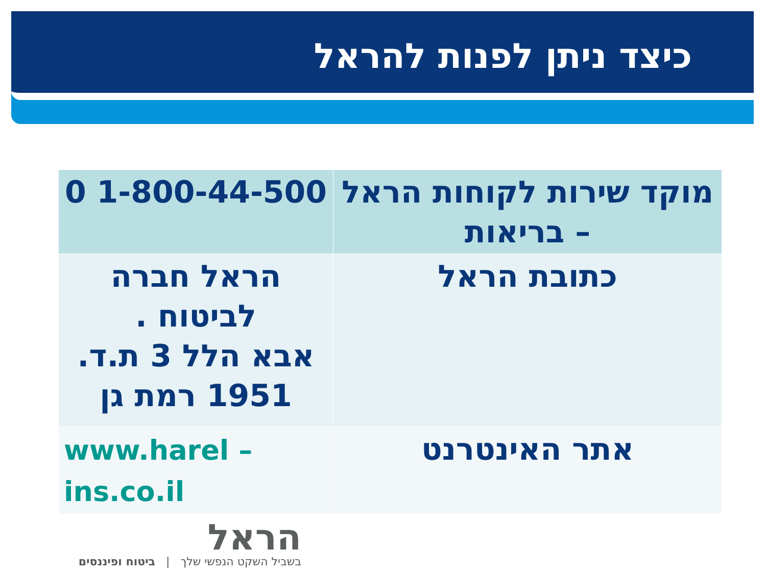כיצד ניתן לפנות להראל
| מוקד שירות לקוחות הראל – בריאות | 1-800-44-500 0 |
| כתובת הראל | הראל חברה לביטוח . אבא הלל 3 ת.ד. 1951 רמת גן |
| אתר האינטרנט | www.harel – ins.co.il |
הראל
בשביל השקט הנפשי שלך | ביטוח ופיננסים